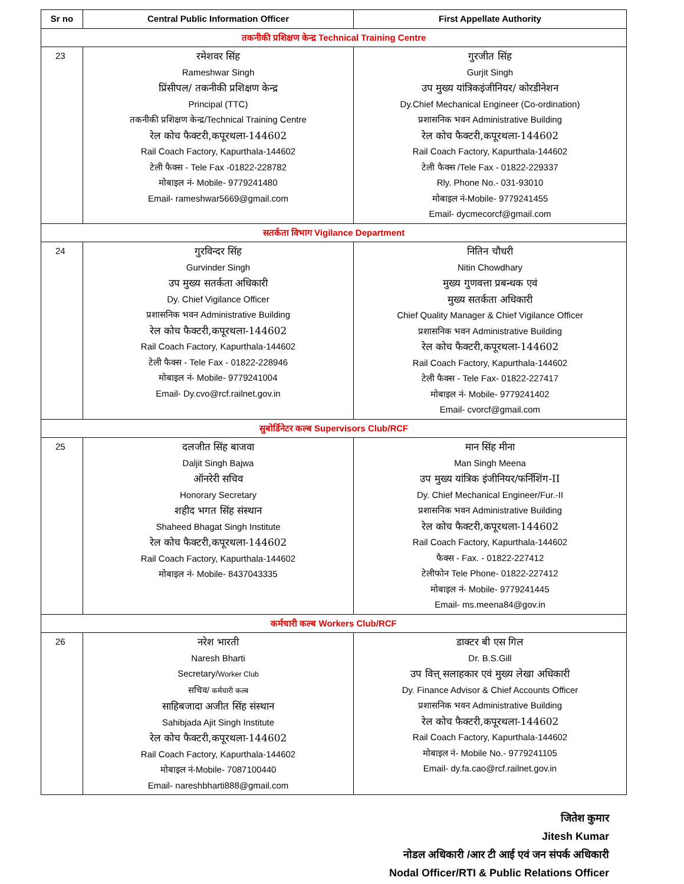| Sr no | Central Public Information Officer | First Appellate Authority |
| --- | --- | --- |
| तकनीकी प्रशिक्षण केन्द्र Technical Training Centre | | |
| 23 | रमेशवर सिंह Rameshwar Singh प्रिंसीपल/ तकनीकी प्रशिक्षण केन्द्र Principal (TTC) तकनीकी प्रशिक्षण केन्द्र/Technical Training Centre रेल कोच फैक्टरी,कपूरथला-144602 Rail Coach Factory, Kapurthala-144602 टेली फैक्स - Tele Fax -01822-228782 मोबाइल नं- Mobile- 9779241480 Email- rameshwar5669@gmail.com | गुरजीत सिंह Gurjit Singh उप मुख्य यांत्रिकइंजीनियर/ कोरडीनेशन Dy.Chief Mechanical Engineer (Co-ordination) प्रशासनिक भवन Administrative Building रेल कोच फैक्टरी,कपूरथला-144602 Rail Coach Factory, Kapurthala-144602 टेली फैक्स /Tele Fax - 01822-229337 Rly. Phone No.- 031-93010 मोबाइल नं-Mobile- 9779241455 Email- dycmecorcf@gmail.com |
| सतर्कता विभाग Vigilance Department | | |
| 24 | गुरविन्दर सिंह Gurvinder Singh उप मुख्य सतर्कता अधिकारी Dy. Chief Vigilance Officer प्रशासनिक भवन Administrative Building रेल कोच फैक्टरी,कपूरथला-144602 Rail Coach Factory, Kapurthala-144602 टेली फैक्स - Tele Fax - 01822-228946 मोबाइल नं- Mobile- 9779241004 Email- Dy.cvo@rcf.railnet.gov.in | नितिन चौधरी Nitin Chowdhary मुख्य गुणवत्ता प्रबन्धक एवं मुख्य सतर्कता अधिकारी Chief Quality Manager & Chief Vigilance Officer प्रशासनिक भवन Administrative Building रेल कोच फैक्टरी,कपूरथला-144602 Rail Coach Factory, Kapurthala-144602 टेली फैक्स - Tele Fax- 01822-227417 मोबाइल नं- Mobile- 9779241402 Email- cvorcf@gmail.com |
| सुबोर्डिनेटर कल्ब Supervisors Club/RCF | | |
| 25 | दलजीत सिंह बाजवा Daljit Singh Bajwa ऑनरेरी सचिव Honorary Secretary शहीद भगत सिंह संस्थान Shaheed Bhagat Singh Institute रेल कोच फैक्टरी,कपूरथला-144602 Rail Coach Factory, Kapurthala-144602 मोबाइल नं- Mobile- 8437043335 | मान सिंह मीना Man Singh Meena उप मुख्य यांत्रिक इंजीनियर/फर्निशिंग-II Dy. Chief Mechanical Engineer/Fur.-II प्रशासनिक भवन Administrative Building रेल कोच फैक्टरी,कपूरथला-144602 Rail Coach Factory, Kapurthala-144602 फैक्स - Fax. - 01822-227412 टेलीफोन Tele Phone- 01822-227412 मोबाइल नं- Mobile- 9779241445 Email- ms.meena84@gov.in |
| कर्मचारी कल्ब Workers Club/RCF | | |
| 26 | नरेश भारती Naresh Bharti Secretary/ Worker Club सचिव/ कर्मचारी कल्ब साहिबजादा अजीत सिंह संस्थान Sahibjada Ajit Singh Institute रेल कोच फैक्टरी,कपूरथला-144602 Rail Coach Factory, Kapurthala-144602 मोबाइल नं-Mobile- 7087100440 Email- nareshbharti888@gmail.com | डाक्टर बी एस गिल Dr. B.S.Gill उप वित्त् सलाहकार एवं मुख्य लेखा अधिकारी Dy. Finance Advisor & Chief Accounts Officer प्रशासनिक भवन Administrative Building रेल कोच फैक्टरी,कपूरथला-144602 Rail Coach Factory, Kapurthala-144602 मोबाइल नं- Mobile No.- 9779241105 Email- dy.fa.cao@rcf.railnet.gov.in |
जितेश कुमार
Jitesh Kumar
नोडल अधिकारी /आर टी आई एवं जन संपर्क अधिकारी
Nodal Officer/RTI & Public Relations Officer